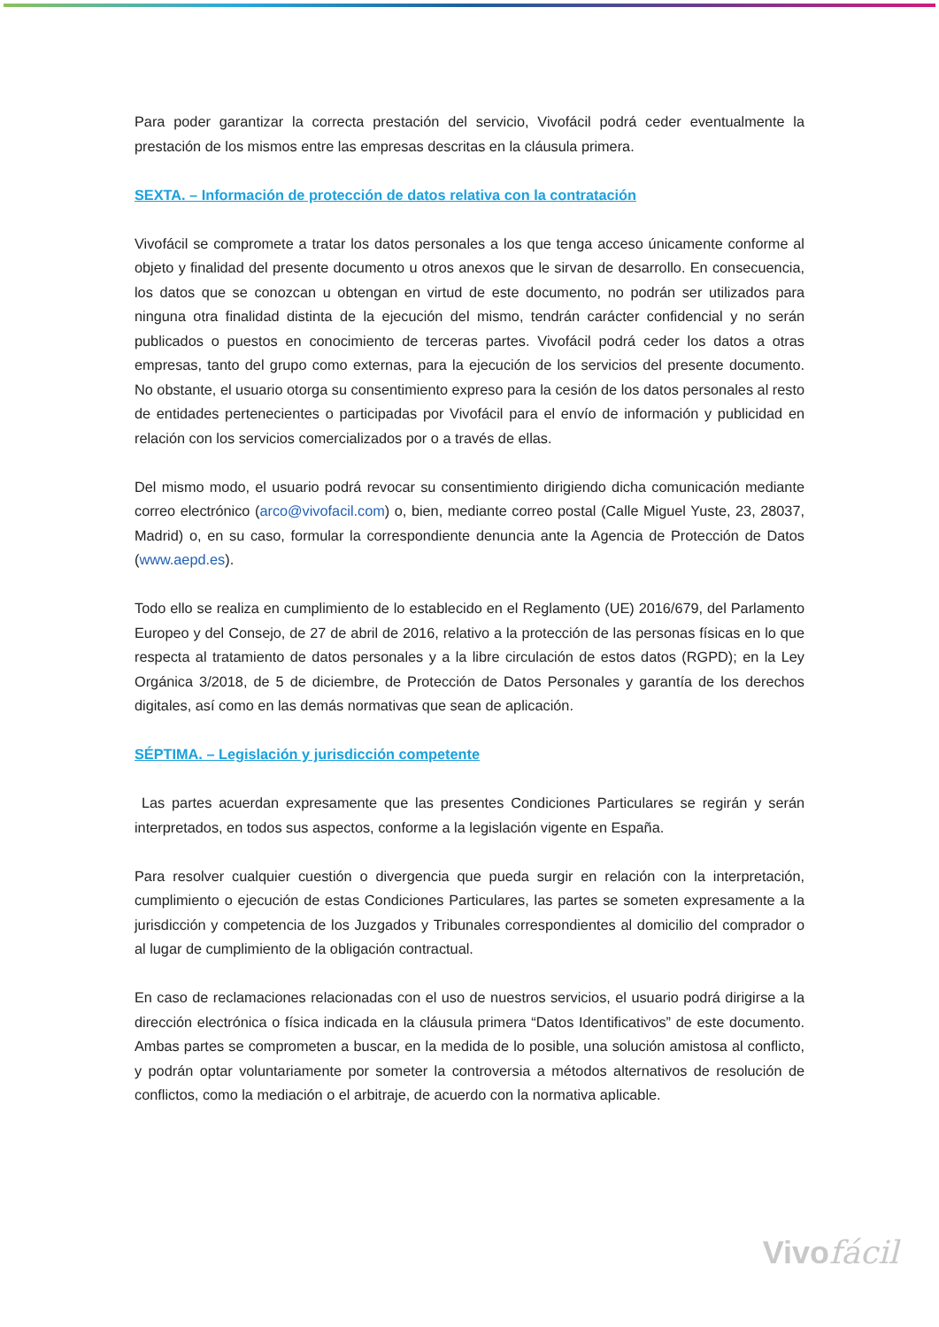Para poder garantizar la correcta prestación del servicio, Vivofácil podrá ceder eventualmente la prestación de los mismos entre las empresas descritas en la cláusula primera.
SEXTA. – Información de protección de datos relativa con la contratación
Vivofácil se compromete a tratar los datos personales a los que tenga acceso únicamente conforme al objeto y finalidad del presente documento u otros anexos que le sirvan de desarrollo. En consecuencia, los datos que se conozcan u obtengan en virtud de este documento, no podrán ser utilizados para ninguna otra finalidad distinta de la ejecución del mismo, tendrán carácter confidencial y no serán publicados o puestos en conocimiento de terceras partes. Vivofácil podrá ceder los datos a otras empresas, tanto del grupo como externas, para la ejecución de los servicios del presente documento. No obstante, el usuario otorga su consentimiento expreso para la cesión de los datos personales al resto de entidades pertenecientes o participadas por Vivofácil para el envío de información y publicidad en relación con los servicios comercializados por o a través de ellas.
Del mismo modo, el usuario podrá revocar su consentimiento dirigiendo dicha comunicación mediante correo electrónico (arco@vivofacil.com) o, bien, mediante correo postal (Calle Miguel Yuste, 23, 28037, Madrid) o, en su caso, formular la correspondiente denuncia ante la Agencia de Protección de Datos (www.aepd.es).
Todo ello se realiza en cumplimiento de lo establecido en el Reglamento (UE) 2016/679, del Parlamento Europeo y del Consejo, de 27 de abril de 2016, relativo a la protección de las personas físicas en lo que respecta al tratamiento de datos personales y a la libre circulación de estos datos (RGPD); en la Ley Orgánica 3/2018, de 5 de diciembre, de Protección de Datos Personales y garantía de los derechos digitales, así como en las demás normativas que sean de aplicación.
SÉPTIMA. – Legislación y jurisdicción competente
Las partes acuerdan expresamente que las presentes Condiciones Particulares se regirán y serán interpretados, en todos sus aspectos, conforme a la legislación vigente en España.
Para resolver cualquier cuestión o divergencia que pueda surgir en relación con la interpretación, cumplimiento o ejecución de estas Condiciones Particulares, las partes se someten expresamente a la jurisdicción y competencia de los Juzgados y Tribunales correspondientes al domicilio del comprador o al lugar de cumplimiento de la obligación contractual.
En caso de reclamaciones relacionadas con el uso de nuestros servicios, el usuario podrá dirigirse a la dirección electrónica o física indicada en la cláusula primera “Datos Identificativos” de este documento. Ambas partes se comprometen a buscar, en la medida de lo posible, una solución amistosa al conflicto, y podrán optar voluntariamente por someter la controversia a métodos alternativos de resolución de conflictos, como la mediación o el arbitraje, de acuerdo con la normativa aplicable.
Vivofácil